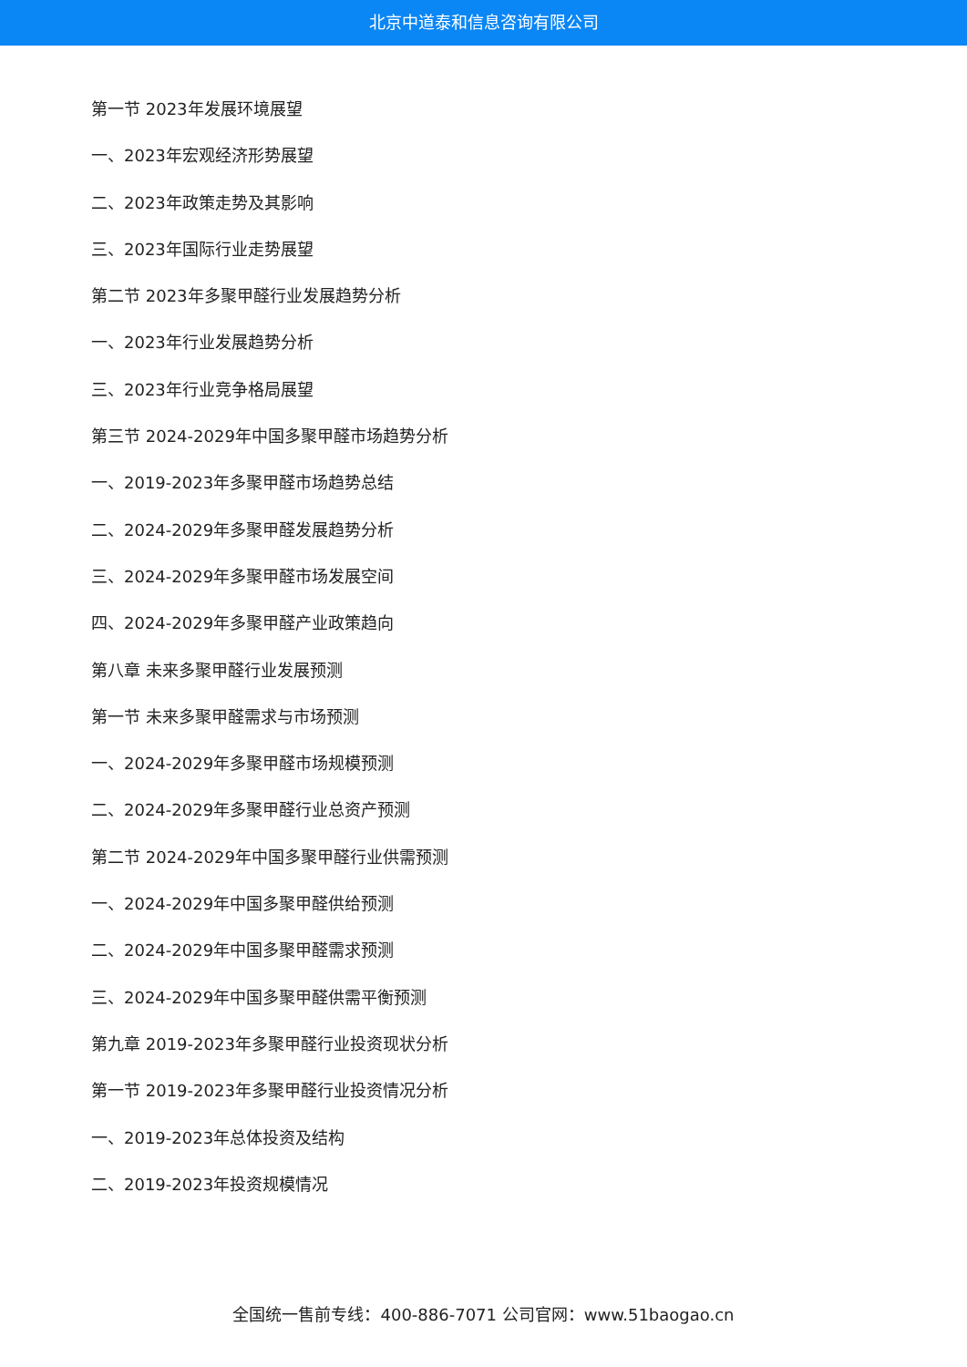北京中道泰和信息咨询有限公司
第一节 2023年发展环境展望
一、2023年宏观经济形势展望
二、2023年政策走势及其影响
三、2023年国际行业走势展望
第二节 2023年多聚甲醛行业发展趋势分析
一、2023年行业发展趋势分析
三、2023年行业竞争格局展望
第三节 2024-2029年中国多聚甲醛市场趋势分析
一、2019-2023年多聚甲醛市场趋势总结
二、2024-2029年多聚甲醛发展趋势分析
三、2024-2029年多聚甲醛市场发展空间
四、2024-2029年多聚甲醛产业政策趋向
第八章 未来多聚甲醛行业发展预测
第一节 未来多聚甲醛需求与市场预测
一、2024-2029年多聚甲醛市场规模预测
二、2024-2029年多聚甲醛行业总资产预测
第二节 2024-2029年中国多聚甲醛行业供需预测
一、2024-2029年中国多聚甲醛供给预测
二、2024-2029年中国多聚甲醛需求预测
三、2024-2029年中国多聚甲醛供需平衡预测
第九章 2019-2023年多聚甲醛行业投资现状分析
第一节 2019-2023年多聚甲醛行业投资情况分析
一、2019-2023年总体投资及结构
二、2019-2023年投资规模情况
全国统一售前专线：400-886-7071 公司官网：www.51baogao.cn